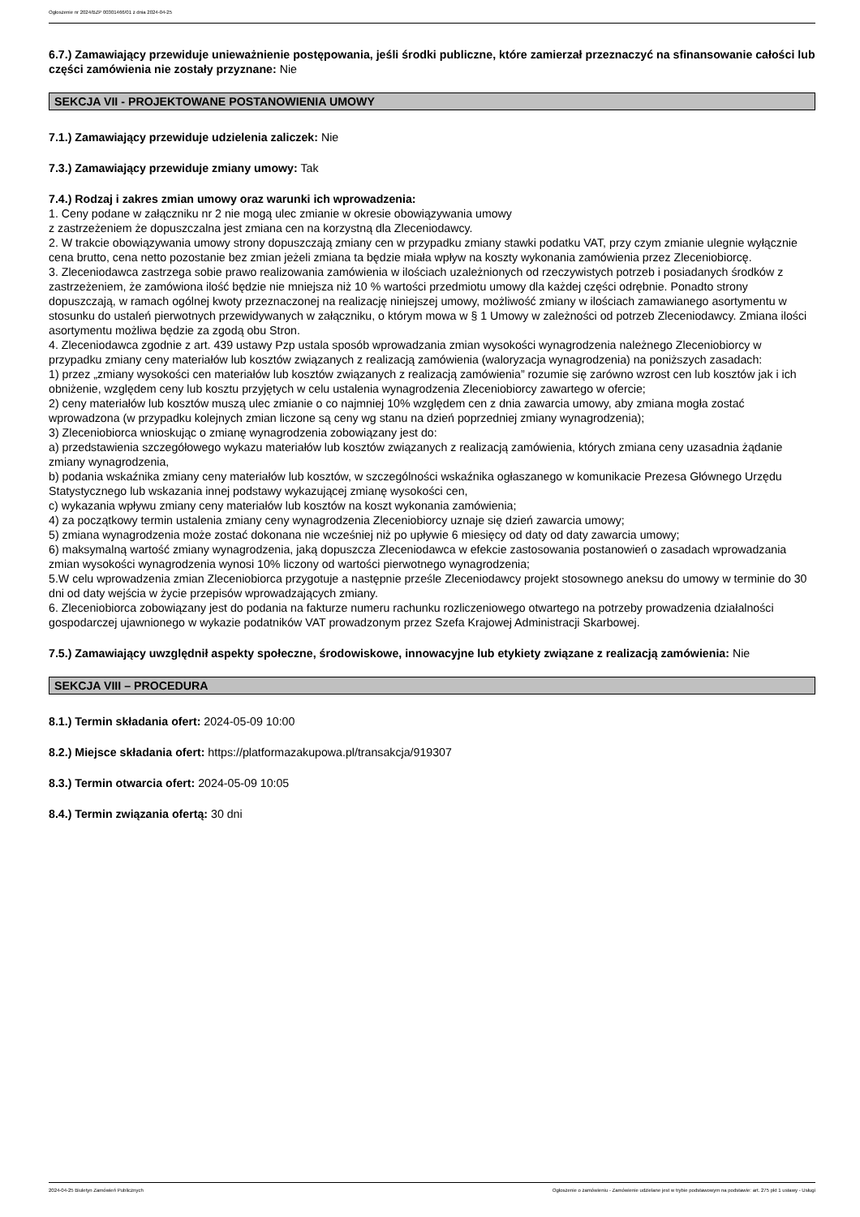Ogłoszenie nr 2024/BZP 00301466/01 z dnia 2024-04-25
6.7.) Zamawiający przewiduje unieważnienie postępowania, jeśli środki publiczne, które zamierzał przeznaczyć na sfinansowanie całości lub części zamówienia nie zostały przyznane: Nie
SEKCJA VII - PROJEKTOWANE POSTANOWIENIA UMOWY
7.1.) Zamawiający przewiduje udzielenia zaliczek: Nie
7.3.) Zamawiający przewiduje zmiany umowy: Tak
7.4.) Rodzaj i zakres zmian umowy oraz warunki ich wprowadzenia:
1. Ceny podane w załączniku nr 2 nie mogą ulec zmianie w okresie obowiązywania umowy
z zastrzeżeniem że dopuszczalna jest zmiana cen na korzystną dla Zleceniodawcy.
2. W trakcie obowiązywania umowy strony dopuszczają zmiany cen w przypadku zmiany stawki podatku VAT, przy czym zmianie ulegnie wyłącznie cena brutto, cena netto pozostanie bez zmian jeżeli zmiana ta będzie miała wpływ na koszty wykonania zamówienia przez Zleceniobiorcę.
3. Zleceniodawca zastrzega sobie prawo realizowania zamówienia w ilościach uzależnionych od rzeczywistych potrzeb i posiadanych środków z zastrzeżeniem, że zamówiona ilość będzie nie mniejsza niż 10 % wartości przedmiotu umowy dla każdej części odrębnie. Ponadto strony dopuszczają, w ramach ogólnej kwoty przeznaczonej na realizację niniejszej umowy, możliwość zmiany w ilościach zamawianego asortymentu w stosunku do ustaleń pierwotnych przewidywanych w załączniku, o którym mowa w § 1 Umowy w zależności od potrzeb Zleceniodawcy. Zmiana ilości asortymentu możliwa będzie za zgodą obu Stron.
4. Zleceniodawca zgodnie z art. 439 ustawy Pzp ustala sposób wprowadzania zmian wysokości wynagrodzenia należnego Zleceniobiorcy w przypadku zmiany ceny materiałów lub kosztów związanych z realizacją zamówienia (waloryzacja wynagrodzenia) na poniższych zasadach:
1) przez „zmiany wysokości cen materiałów lub kosztów związanych z realizacją zamówienia” rozumie się zarówno wzrost cen lub kosztów jak i ich obniżenie, względem ceny lub kosztu przyjętych w celu ustalenia wynagrodzenia Zleceniobiorcy zawartego w ofercie;
2) ceny materiałów lub kosztów muszą ulec zmianie o co najmniej 10% względem cen z dnia zawarcia umowy, aby zmiana mogła zostać wprowadzona (w przypadku kolejnych zmian liczone są ceny wg stanu na dzień poprzedniej zmiany wynagrodzenia);
3) Zleceniobiorca wnioskując o zmianę wynagrodzenia zobowiązany jest do:
a) przedstawienia szczegółowego wykazu materiałów lub kosztów związanych z realizacją zamówienia, których zmiana ceny uzasadnia żądanie zmiany wynagrodzenia,
b) podania wskaźnika zmiany ceny materiałów lub kosztów, w szczególności wskaźnika ogłaszanego w komunikacie Prezesa Głównego Urzędu Statystycznego lub wskazania innej podstawy wykazującej zmianę wysokości cen,
c) wykazania wpływu zmiany ceny materiałów lub kosztów na koszt wykonania zamówienia;
4) za początkowy termin ustalenia zmiany ceny wynagrodzenia Zleceniobiorcy uznaje się dzień zawarcia umowy;
5) zmiana wynagrodzenia może zostać dokonana nie wcześniej niż po upływie 6 miesięcy od daty od daty zawarcia umowy;
6) maksymalną wartość zmiany wynagrodzenia, jaką dopuszcza Zleceniodawca w efekcie zastosowania postanowień o zasadach wprowadzania zmian wysokości wynagrodzenia wynosi 10% liczony od wartości pierwotnego wynagrodzenia;
5.W celu wprowadzenia zmian Zleceniobiorca przygotuje a następnie prześle Zleceniodawcy projekt stosownego aneksu do umowy w terminie do 30 dni od daty wejścia w życie przepisów wprowadzających zmiany.
6. Zleceniobiorca zobowiązany jest do podania na fakturze numeru rachunku rozliczeniowego otwartego na potrzeby prowadzenia działalności gospodarczej ujawnionego w wykazie podatników VAT prowadzonym przez Szefa Krajowej Administracji Skarbowej.
7.5.) Zamawiający uwzględnił aspekty społeczne, środowiskowe, innowacyjne lub etykiety związane z realizacją zamówienia: Nie
SEKCJA VIII – PROCEDURA
8.1.) Termin składania ofert: 2024-05-09 10:00
8.2.) Miejsce składania ofert: https://platformazakupowa.pl/transakcja/919307
8.3.) Termin otwarcia ofert: 2024-05-09 10:05
8.4.) Termin związania ofertą: 30 dni
2024-04-25 Biuletyn Zamówień Publicznych Ogłoszenie o zamówieniu - Zamówienie udzielane jest w trybie podstawowym na podstawie: art. 275 pkt 1 ustawy - Usługi